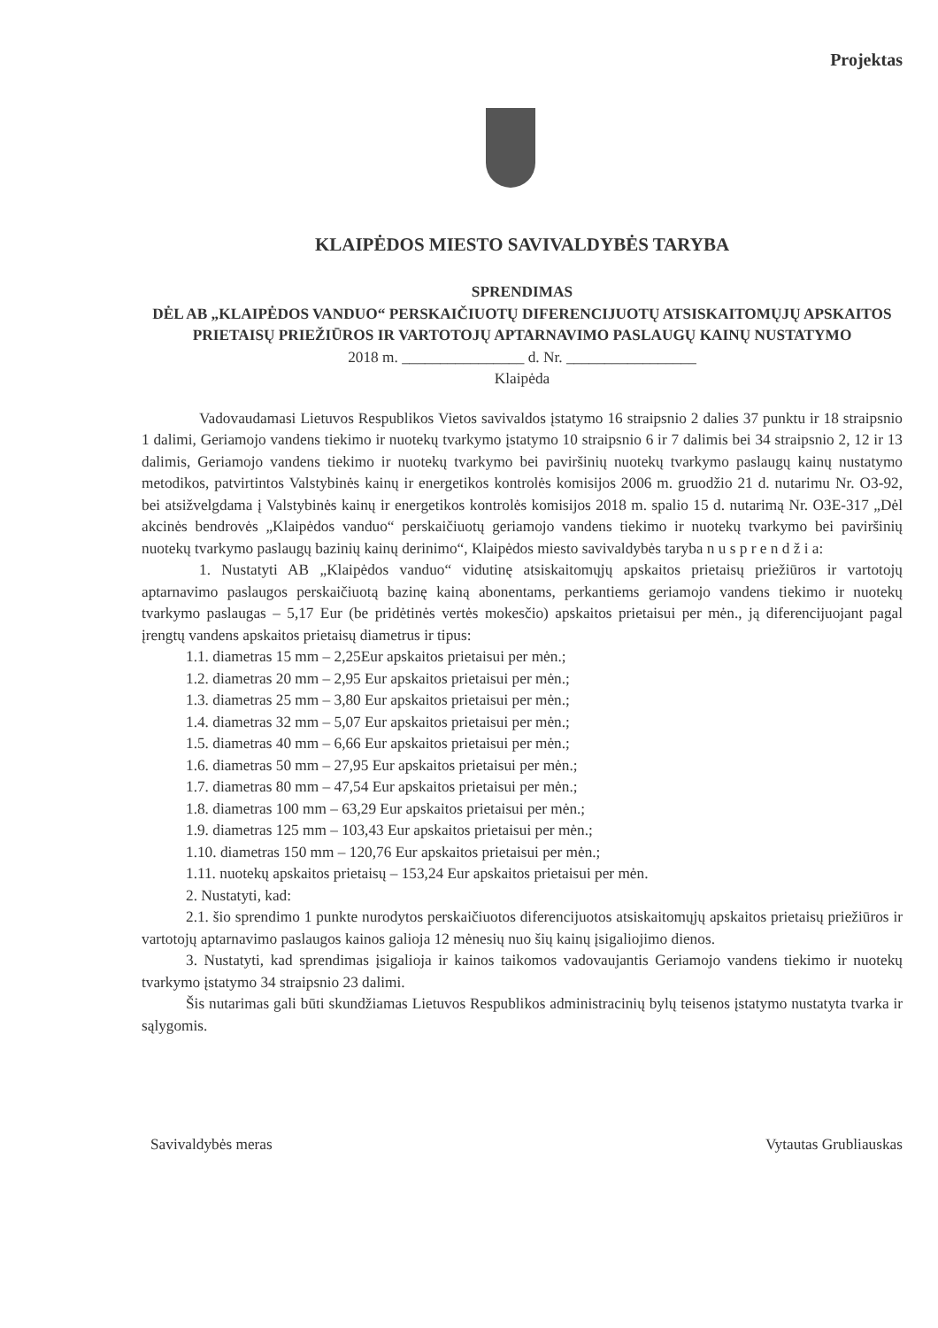Projektas
KLAIPĖDOS MIESTO SAVIVALDYBĖS TARYBA
SPRENDIMAS
DĖL AB „KLAIPĖDOS VANDUO“ PERSKAIČIUOTŲ DIFERENCIJUOTŲ ATSISKAITOMŲJŲ APSKAITOS PRIETAISŲ PRIEŽIŪROS IR VARTOTOJŲ APTARNAVIMO PASLAUGŲ KAINŲ NUSTATYMO
2018 m. ________________ d. Nr. _________________
Klaipėda
Vadovaudamasi Lietuvos Respublikos Vietos savivaldos įstatymo 16 straipsnio 2 dalies 37 punktu ir 18 straipsnio 1 dalimi, Geriamojo vandens tiekimo ir nuotekų tvarkymo įstatymo 10 straipsnio 6 ir 7 dalimis bei 34 straipsnio 2, 12 ir 13 dalimis, Geriamojo vandens tiekimo ir nuotekų tvarkymo bei paviršinių nuotekų tvarkymo paslaugų kainų nustatymo metodikos, patvirtintos Valstybinės kainų ir energetikos kontrolės komisijos 2006 m. gruodžio 21 d. nutarimu Nr. O3-92, bei atsižvelgdama į Valstybinės kainų ir energetikos kontrolės komisijos 2018 m. spalio 15 d. nutarimą Nr. O3E-317 „Dėl akcinės bendrovės „Klaipėdos vanduo“ perskaičiuotų geriamojo vandens tiekimo ir nuotekų tvarkymo bei paviršinių nuotekų tvarkymo paslaugų bazinių kainų derinimo“, Klaipėdos miesto savivaldybės taryba n u s p r e n d ž i a:
1. Nustatyti AB „Klaipėdos vanduo“ vidutinę atsiskaitomųjų apskaitos prietaisų priežiūros ir vartotojų aptarnavimo paslaugos perskaičiuotą bazinę kainą abonentams, perkantiems geriamojo vandens tiekimo ir nuotekų tvarkymo paslaugas – 5,17 Eur (be pridėtinės vertės mokesčio) apskaitos prietaisui per mėn., ją diferencijuojant pagal įrengtų vandens apskaitos prietaisų diametrus ir tipus:
1.1. diametras 15 mm – 2,25Eur apskaitos prietaisui per mėn.;
1.2. diametras 20 mm – 2,95 Eur apskaitos prietaisui per mėn.;
1.3. diametras 25 mm – 3,80 Eur apskaitos prietaisui per mėn.;
1.4. diametras 32 mm – 5,07 Eur apskaitos prietaisui per mėn.;
1.5. diametras 40 mm – 6,66 Eur apskaitos prietaisui per mėn.;
1.6. diametras 50 mm – 27,95 Eur apskaitos prietaisui per mėn.;
1.7. diametras 80 mm – 47,54 Eur apskaitos prietaisui per mėn.;
1.8. diametras 100 mm – 63,29 Eur apskaitos prietaisui per mėn.;
1.9. diametras 125 mm – 103,43 Eur apskaitos prietaisui per mėn.;
1.10. diametras 150 mm – 120,76 Eur apskaitos prietaisui per mėn.;
1.11. nuotekų apskaitos prietaisų – 153,24 Eur apskaitos prietaisui per mėn.
2. Nustatyti, kad:
2.1. šio sprendimo 1 punkte nurodytos perskaičiuotos diferencijuotos atsiskaitomųjų apskaitos prietaisų priežiūros ir vartotojų aptarnavimo paslaugos kainos galioja 12 mėnesių nuo šių kainų įsigaliojimo dienos.
3. Nustatyti, kad sprendimas įsigalioja ir kainos taikomos vadovaujantis Geriamojo vandens tiekimo ir nuotekų tvarkymo įstatymo 34 straipsnio 23 dalimi.
Šis nutarimas gali būti skundžiamas Lietuvos Respublikos administracinių bylų teisenos įstatymo nustatyta tvarka ir sąlygomis.
Savivaldybės meras Vytautas Grubliauskas